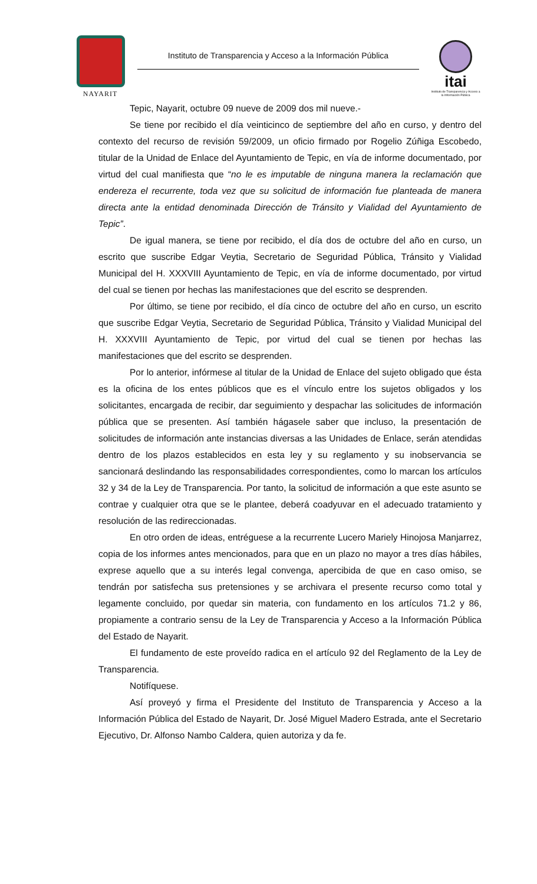NAYARIT
Instituto de Transparencia y Acceso a la Información Pública
itai
Instituto de Transparencia y Acceso a la Información Pública
Tepic, Nayarit, octubre 09 nueve de 2009 dos mil nueve.-
Se tiene por recibido el día veinticinco de septiembre del año en curso, y dentro del contexto del recurso de revisión 59/2009, un oficio firmado por Rogelio Zúñiga Escobedo, titular de la Unidad de Enlace del Ayuntamiento de Tepic, en vía de informe documentado, por virtud del cual manifiesta que “no le es imputable de ninguna manera la reclamación que endereza el recurrente, toda vez que su solicitud de información fue planteada de manera directa ante la entidad denominada Dirección de Tránsito y Vialidad del Ayuntamiento de Tepic”.
De igual manera, se tiene por recibido, el día dos de octubre del año en curso, un escrito que suscribe Edgar Veytia, Secretario de Seguridad Pública, Tránsito y Vialidad Municipal del H. XXXVIII Ayuntamiento de Tepic, en vía de informe documentado, por virtud del cual se tienen por hechas las manifestaciones que del escrito se desprenden.
Por último, se tiene por recibido, el día cinco de octubre del año en curso, un escrito que suscribe Edgar Veytia, Secretario de Seguridad Pública, Tránsito y Vialidad Municipal del H. XXXVIII Ayuntamiento de Tepic, por virtud del cual se tienen por hechas las manifestaciones que del escrito se desprenden.
Por lo anterior, infórmese al titular de la Unidad de Enlace del sujeto obligado que ésta es la oficina de los entes públicos que es el vínculo entre los sujetos obligados y los solicitantes, encargada de recibir, dar seguimiento y despachar las solicitudes de información pública que se presenten. Así también hágasele saber que incluso, la presentación de solicitudes de información ante instancias diversas a las Unidades de Enlace, serán atendidas dentro de los plazos establecidos en esta ley y su reglamento y su inobservancia se sancionará deslindando las responsabilidades correspondientes, como lo marcan los artículos 32 y 34 de la Ley de Transparencia. Por tanto, la solicitud de información a que este asunto se contrae y cualquier otra que se le plantee, deberá coadyuvar en el adecuado tratamiento y resolución de las redireccionadas.
En otro orden de ideas, entréguese a la recurrente Lucero Mariely Hinojosa Manjarrez, copia de los informes antes mencionados, para que en un plazo no mayor a tres días hábiles, exprese aquello que a su interés legal convenga, apercibida de que en caso omiso, se tendrán por satisfecha sus pretensiones y se archivara el presente recurso como total y legamente concluido, por quedar sin materia, con fundamento en los artículos 71.2 y 86, propiamente a contrario sensu de la Ley de Transparencia y Acceso a la Información Pública del Estado de Nayarit.
El fundamento de este proveído radica en el artículo 92 del Reglamento de la Ley de Transparencia.
Notifíquese.
Así proveyó y firma el Presidente del Instituto de Transparencia y Acceso a la Información Pública del Estado de Nayarit, Dr. José Miguel Madero Estrada, ante el Secretario Ejecutivo, Dr. Alfonso Nambo Caldera, quien autoriza y da fe.